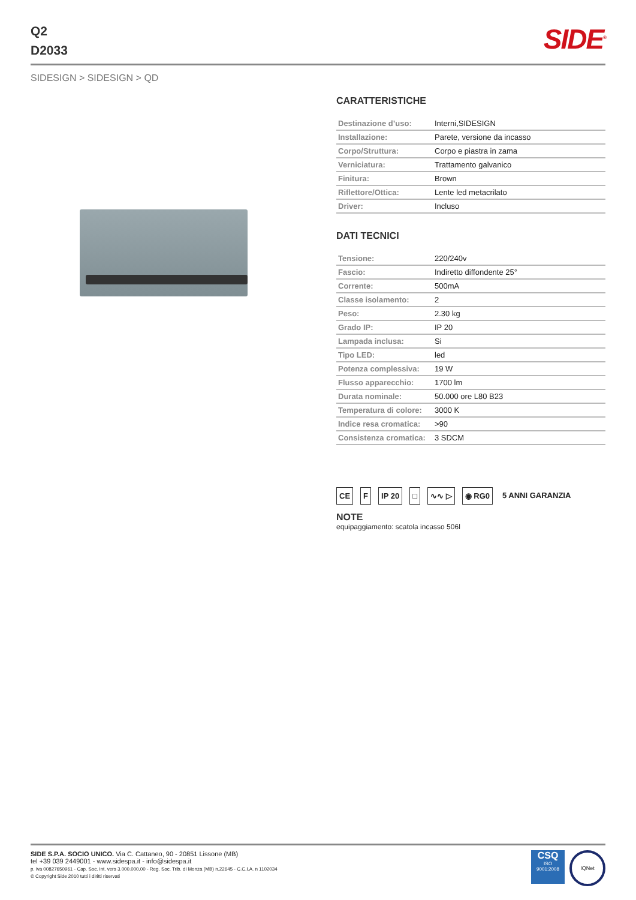Q2
D2033
SIDE<sup>®</sup>
SIDESIGN > SIDESIGN > QD
CARATTERISTICHE
| Destinazione d’uso: | Interni,SIDESIGN |
| Installazione: | Parete, versione da incasso |
| Corpo/Struttura: | Corpo e piastra in zama |
| Verniciatura: | Trattamento galvanico |
| Finitura: | Brown |
| Riflettore/Ottica: | Lente led metacrilato |
| Driver: | Incluso |
DATI TECNICI
| Tensione: | 220/240v |
| Fascio: | Indiretto diffondente 25° |
| Corrente: | 500mA |
| Classe isolamento: | 2 |
| Peso: | 2.30 kg |
| Grado IP: | IP 20 |
| Lampada inclusa: | Si |
| Tipo LED: | led |
| Potenza complessiva: | 19 W |
| Flusso apparecchio: | 1700 lm |
| Durata nominale: | 50.000 ore L80 B23 |
| Temperatura di colore: | 3000 K |
| Indice resa cromatica: | >90 |
| Consistenza cromatica: | 3 SDCM |
CE F IP 20 □ ∿∿ ▷ ◉ RG0 5 ANNI GARANZIA
NOTE
equipaggiamento: scatola incasso 506l
SIDE S.P.A. SOCIO UNICO. Via C. Cattaneo, 90 - 20851 Lissone (MB)
tel +39 039 2449001 - www.sidespa.it - info@sidespa.it
p. iva 00827650961 - Cap. Soc. int. vers 3.000.000,00 - Reg. Soc. Trib. di Monza (MB) n.22645 - C.C.I.A. n 1102034
© Copyright Side 2010 tutti i diritti riservati
CSQ
ISO
9001:2008
IQNet